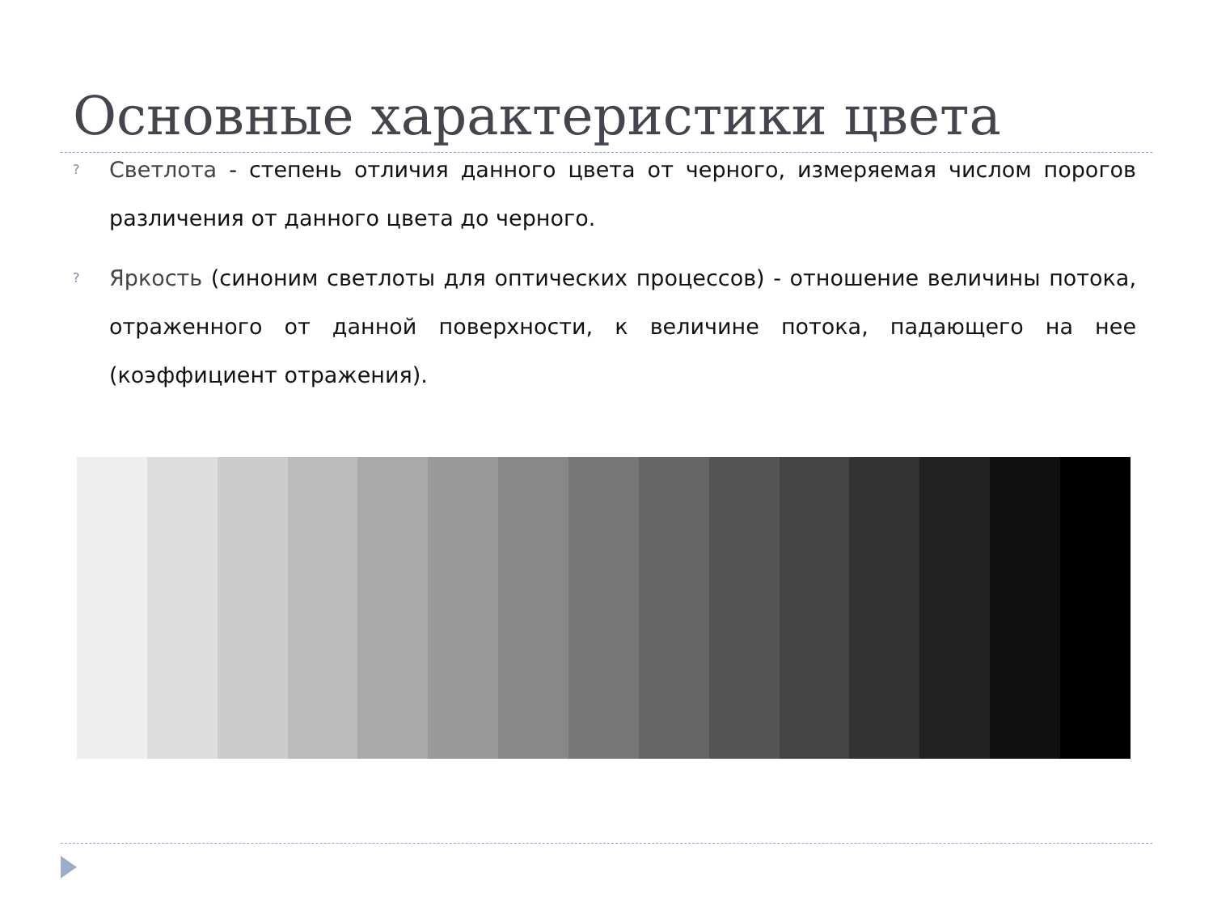Основные характеристики цвета
? Светлота - степень отличия данного цвета от черного, измеряемая числом порогов различения от данного цвета до черного.
? Яркость (синоним светлоты для оптических процессов) - отношение величины потока, отраженного от данной поверхности, к величине потока, падающего на нее (коэффициент отражения).